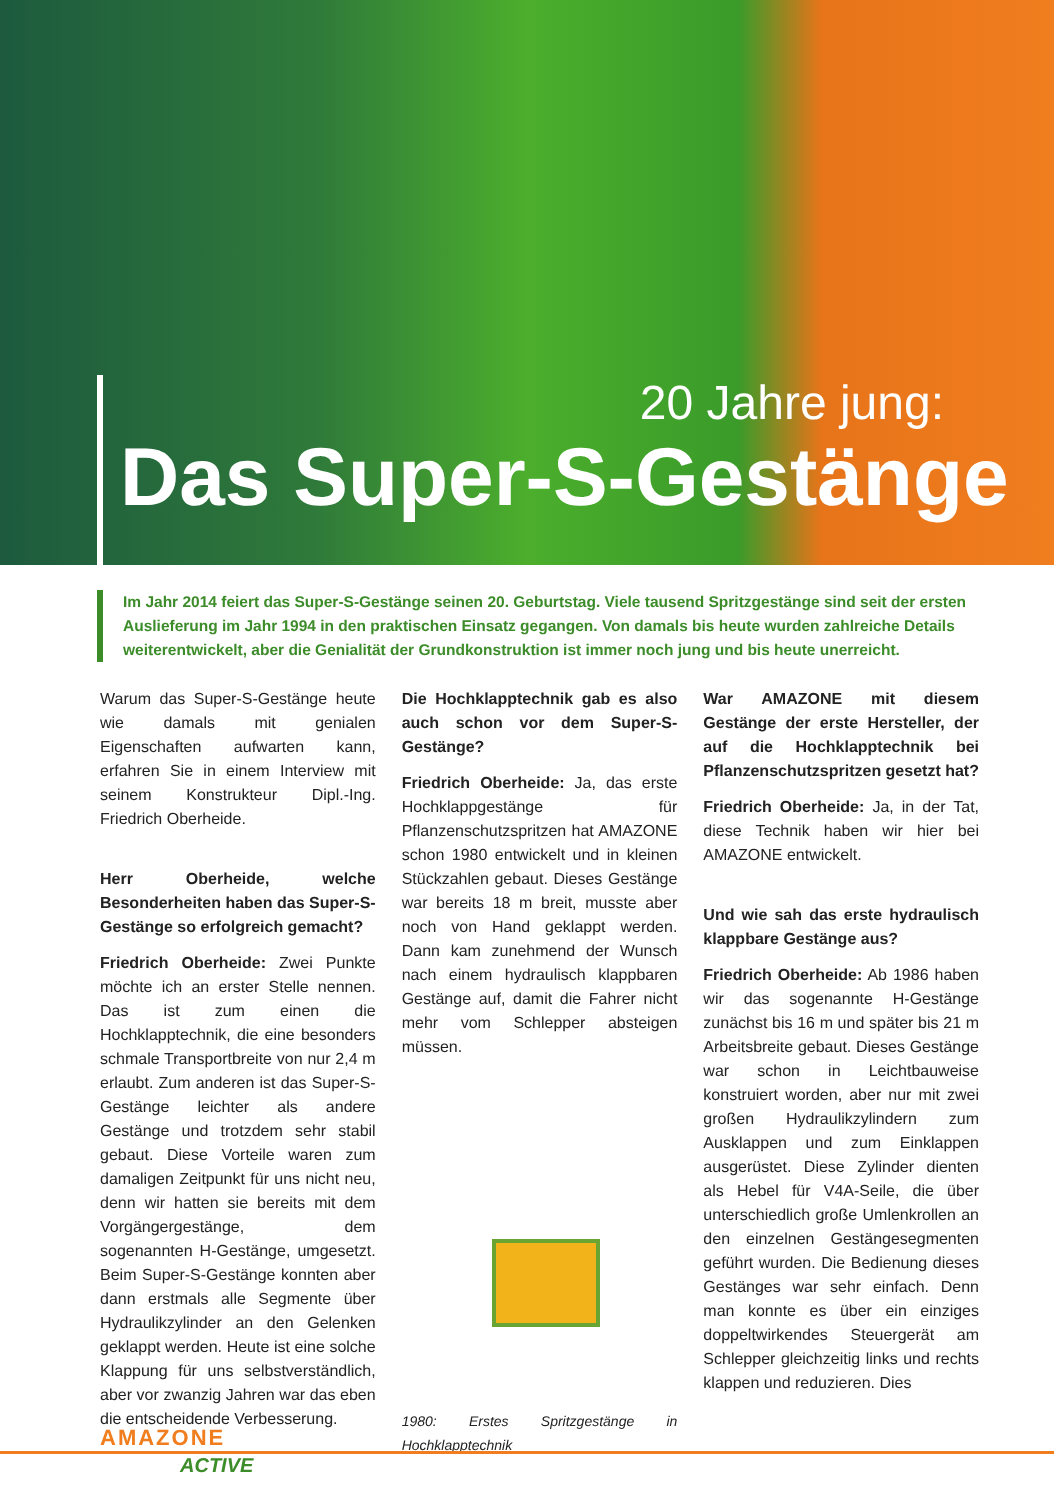20 Jahre jung:
Das Super-S-Gestänge
Im Jahr 2014 feiert das Super-S-Gestänge seinen 20. Geburtstag. Viele tausend Spritzgestänge sind seit der ersten Auslieferung im Jahr 1994 in den praktischen Einsatz gegangen. Von damals bis heute wurden zahlreiche Details weiterentwickelt, aber die Genialität der Grundkonstruktion ist immer noch jung und bis heute unerreicht.
Warum das Super-S-Gestänge heute wie damals mit genialen Eigenschaften aufwarten kann, erfahren Sie in einem Interview mit seinem Konstrukteur Dipl.-Ing. Friedrich Oberheide.
Herr Oberheide, welche Besonderheiten haben das Super-S-Gestänge so erfolgreich gemacht?
Friedrich Oberheide: Zwei Punkte möchte ich an erster Stelle nennen. Das ist zum einen die Hochklapptechnik, die eine besonders schmale Transportbreite von nur 2,4 m erlaubt. Zum anderen ist das Super-S-Gestänge leichter als andere Gestänge und trotzdem sehr stabil gebaut. Diese Vorteile waren zum damaligen Zeitpunkt für uns nicht neu, denn wir hatten sie bereits mit dem Vorgängergestänge, dem sogenannten H-Gestänge, umgesetzt. Beim Super-S-Gestänge konnten aber dann erstmals alle Segmente über Hydraulikzylinder an den Gelenken geklappt werden. Heute ist eine solche Klappung für uns selbstverständlich, aber vor zwanzig Jahren war das eben die entscheidende Verbesserung.
Die Hochklapptechnik gab es also auch schon vor dem Super-S-Gestänge?
Friedrich Oberheide: Ja, das erste Hochklappgestänge für Pflanzenschutzspritzen hat AMAZONE schon 1980 entwickelt und in kleinen Stückzahlen gebaut. Dieses Gestänge war bereits 18 m breit, musste aber noch von Hand geklappt werden. Dann kam zunehmend der Wunsch nach einem hydraulisch klappbaren Gestänge auf, damit die Fahrer nicht mehr vom Schlepper absteigen müssen.
1980: Erstes Spritzgestänge in Hochklapptechnik
War AMAZONE mit diesem Gestänge der erste Hersteller, der auf die Hochklapptechnik bei Pflanzenschutzspritzen gesetzt hat?
Friedrich Oberheide: Ja, in der Tat, diese Technik haben wir hier bei AMAZONE entwickelt.
Und wie sah das erste hydraulisch klappbare Gestänge aus?
Friedrich Oberheide: Ab 1986 haben wir das sogenannte H-Gestänge zunächst bis 16 m und später bis 21 m Arbeitsbreite gebaut. Dieses Gestänge war schon in Leichtbauweise konstruiert worden, aber nur mit zwei großen Hydraulikzylindern zum Ausklappen und zum Einklappen ausgerüstet. Diese Zylinder dienten als Hebel für V4A-Seile, die über unterschiedlich große Umlenkrollen an den einzelnen Gestängesegmenten geführt wurden. Die Bedienung dieses Gestänges war sehr einfach. Denn man konnte es über ein einziges doppeltwirkendes Steuergerät am Schlepper gleichzeitig links und rechts klappen und reduzieren. Dies
AMAZONE
ACTIVE